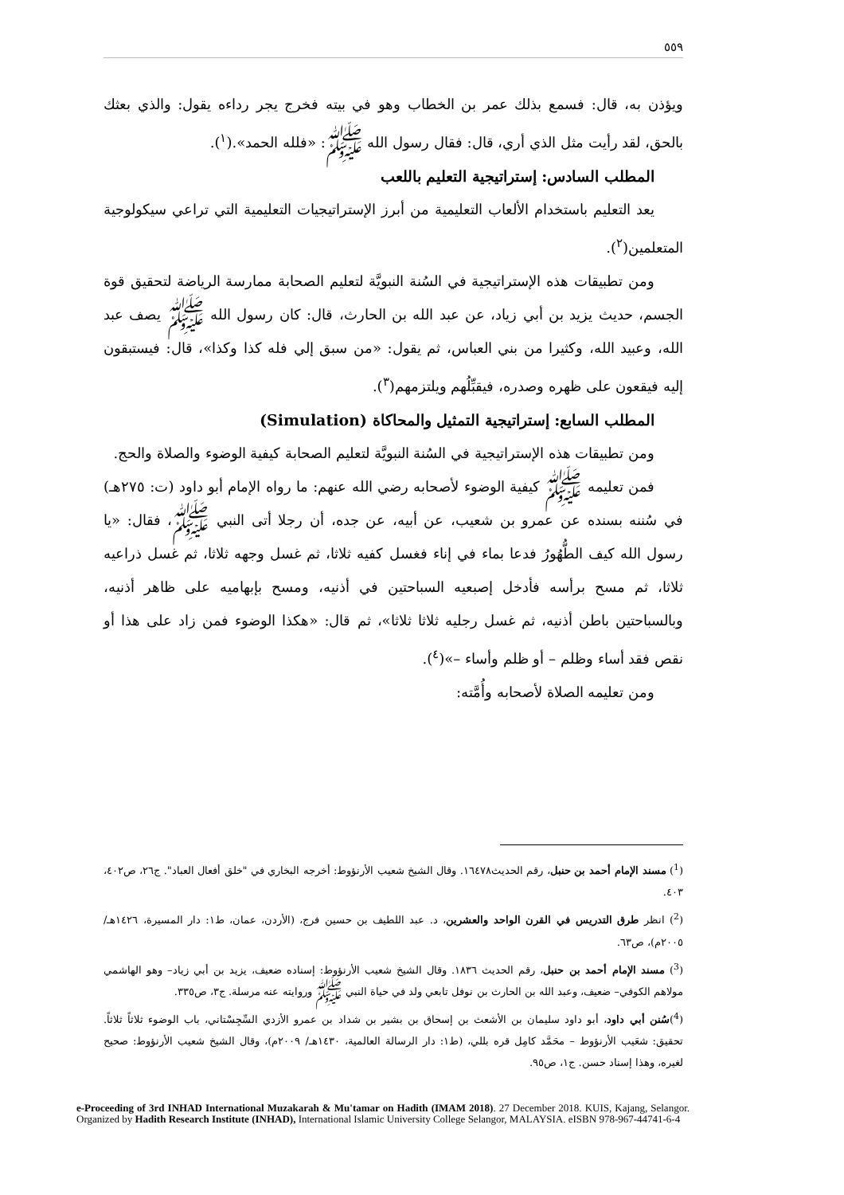٥٥٩
ويؤذن به، قال: فسمع بذلك عمر بن الخطاب وهو في بيته فخرج يجر رداءه يقول: والذي بعثك بالحق، لقد رأيت مثل الذي أري، قال: فقال رسول الله ﷺ: «فلله الحمد».(<sup>١</sup>).
المطلب السادس: إستراتيجية التعليم باللعب
يعد التعليم باستخدام الألعاب التعليمية من أبرز الإستراتيجيات التعليمية التي تراعي سيكولوجية المتعلمين(<sup>٢</sup>).
ومن تطبيقات هذه الإستراتيجية في السُنة النبويَّة لتعليم الصحابة ممارسة الرياضة لتحقيق قوة الجسم، حديث يزيد بن أبي زياد، عن عبد الله بن الحارث، قال: كان رسول الله ﷺ يصف عبد الله، وعبيد الله، وكثيرا من بني العباس، ثم يقول: «من سبق إلي فله كذا وكذا»، قال: فيستبقون إليه فيقعون على ظهره وصدره، فيقبِّلُهم ويلتزمهم(<sup>٣</sup>).
المطلب السابع: إستراتيجية التمثيل والمحاكاة (Simulation)
ومن تطبيقات هذه الإستراتيجية في السُنة النبويَّة لتعليم الصحابة كيفية الوضوء والصلاة والحج.
فمن تعليمه ﷺ كيفية الوضوء لأصحابه رضي الله عنهم: ما رواه الإمام أبو داود (ت: ٢٧٥هـ) في سُننه بسنده عن عمرو بن شعيب، عن أبيه، عن جده، أن رجلا أتى النبي ﷺ، فقال: «يا رسول الله كيف الطُّهُورُ فدعا بماء في إناء فغسل كفيه ثلاثا، ثم غسل وجهه ثلاثا، ثم غسل ذراعيه ثلاثا، ثم مسح برأسه فأدخل إصبعيه السباحتين في أذنيه، ومسح بإبهاميه على ظاهر أذنيه، وبالسباحتين باطن أذنيه، ثم غسل رجليه ثلاثا ثلاثا»، ثم قال: «هكذا الوضوء فمن زاد على هذا أو نقص فقد أساء وظلم – أو ظلم وأساء –»(<sup>٤</sup>).
ومن تعليمه الصلاة لأصحابه وأُمَّته:
(<sup>1</sup>) مسند الإمام أحمد بن حنبل، رقم الحديث١٦٤٧٨. وقال الشيخ شعيب الأرنؤوط: أخرجه البخاري في "خلق أفعال العباد". ج٢٦، ص٤٠٢، ٤٠٣.
(<sup>2</sup>) انظر طرق التدريس في القرن الواحد والعشرين، د. عبد اللطيف بن حسين فرج، (الأردن، عمان، ط١: دار المسيرة، ١٤٢٦هـ/ ٢٠٠٥م)، ص٦٣.
(<sup>3</sup>) مسند الإمام أحمد بن حنبل، رقم الحديث ١٨٣٦. وقال الشيخ شعيب الأرنؤوط: إسناده ضعيف، يزيد بن أبي زياد– وهو الهاشمي مولاهم الكوفي– ضعيف، وعبد الله بن الحارث بن نوفل تابعي ولد في حياة النبي ﷺ وروايته عنه مرسلة. ج٣، ص٣٣٥.
(<sup>4</sup>)سُنن أبي داود، أبو داود سليمان بن الأشعث بن إسحاق بن بشير بن شداد بن عمرو الأزدي السِّجِسْتاني، باب الوضوء ثلاثاً ثلاثاً. تحقيق: شعَيب الأرنؤوط – محَمَّد كامِل قره بللي، (ط١: دار الرسالة العالمية، ١٤٣٠هـ/ ٢٠٠٩م)، وقال الشيخ شعيب الأرنؤوط: صحيح لغيره، وهذا إسناد حسن. ج١، ص٩٥.
e-Proceeding of 3rd INHAD International Muzakarah & Mu'tamar on Hadith (IMAM 2018). 27 December 2018. KUIS, Kajang, Selangor. Organized by Hadith Research Institute (INHAD), International Islamic University College Selangor, MALAYSIA. eISBN 978-967-44741-6-4